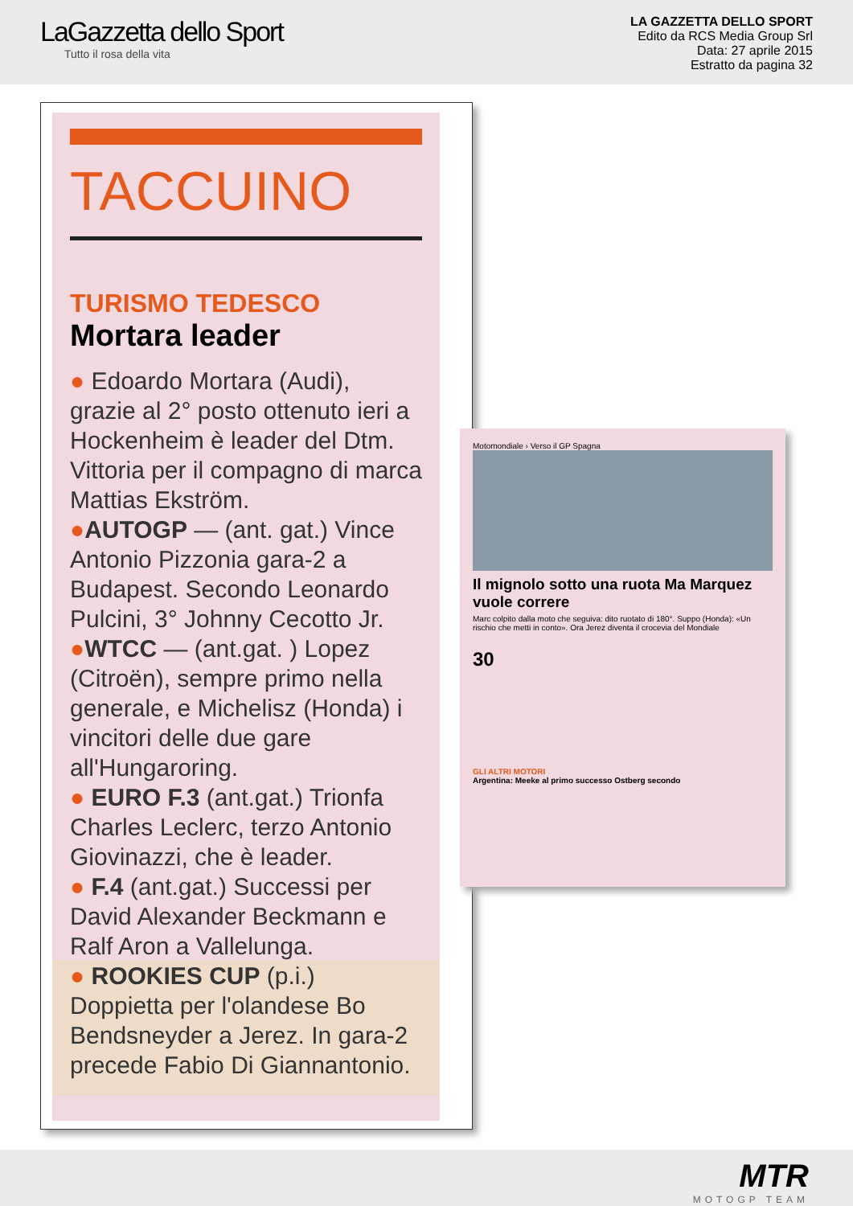LaGazzetta dello Sport
Tutto il rosa della vita
LA GAZZETTA DELLO SPORT
Edito da RCS Media Group Srl
Data: 27 aprile 2015
Estratto da pagina 32
TACCUINO
TURISMO TEDESCO
Mortara leader
● Edoardo Mortara (Audi), grazie al 2° posto ottenuto ieri a Hockenheim è leader del Dtm. Vittoria per il compagno di marca Mattias Ekström.
●AUTOGP — (ant. gat.) Vince Antonio Pizzonia gara-2 a Budapest. Secondo Leonardo Pulcini, 3° Johnny Cecotto Jr.
●WTCC — (ant.gat. ) Lopez (Citroën), sempre primo nella generale, e Michelisz (Honda) i vincitori delle due gare all'Hungaroring.
● EURO F.3 (ant.gat.) Trionfa Charles Leclerc, terzo Antonio Giovinazzi, che è leader.
● F.4 (ant.gat.) Successi per David Alexander Beckmann e Ralf Aron a Vallelunga.
● ROOKIES CUP (p.i.) Doppietta per l'olandese Bo Bendsneyder a Jerez. In gara-2 precede Fabio Di Giannantonio.
Motomondiale › Verso il GP Spagna
Il mignolo sotto una ruota Ma Marquez vuole correre
Marc colpito dalla moto che seguiva: dito ruotato di 180°. Suppo (Honda): «Un rischio che metti in conto». Ora Jerez diventa il crocevia del Mondiale
30
GLI ALTRI MOTORI
Argentina: Meeke al primo successo Ostberg secondo
MTR
MOTOGP TEAM